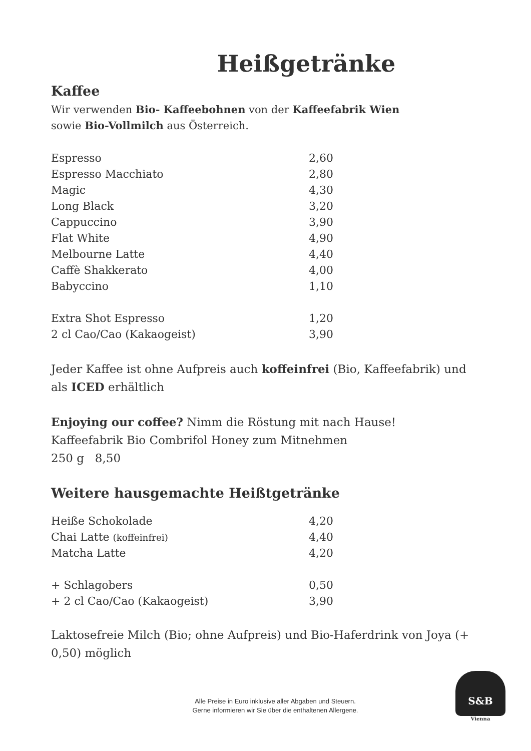Heißgetränke
Kaffee
Wir verwenden Bio- Kaffeebohnen von der Kaffeefabrik Wien
sowie Bio-Vollmilch aus Österreich.
| Espresso | 2,60 |
| Espresso Macchiato | 2,80 |
| Magic | 4,30 |
| Long Black | 3,20 |
| Cappuccino | 3,90 |
| Flat White | 4,90 |
| Melbourne Latte | 4,40 |
| Caffè Shakkerato | 4,00 |
| Babyccino | 1,10 |
| Extra Shot Espresso | 1,20 |
| 2 cl Cao/Cao (Kakaogeist) | 3,90 |
Jeder Kaffee ist ohne Aufpreis auch koffeinfrei (Bio, Kaffeefabrik) und als ICED erhältlich
Enjoying our coffee? Nimm die Röstung mit nach Hause!
Kaffeefabrik Bio Combrifol Honey zum Mitnehmen
250 g 8,50
Weitere hausgemachte Heißtgetränke
| Heiße Schokolade | 4,20 |
| Chai Latte (koffeinfrei) | 4,40 |
| Matcha Latte | 4,20 |
| + Schlagobers | 0,50 |
| + 2 cl Cao/Cao (Kakaogeist) | 3,90 |
Laktosefreie Milch (Bio; ohne Aufpreis) und Bio-Haferdrink von Joya (+ 0,50) möglich
Alle Preise in Euro inklusive aller Abgaben und Steuern.
Gerne informieren wir Sie über die enthaltenen Allergene.
S&B
Vienna